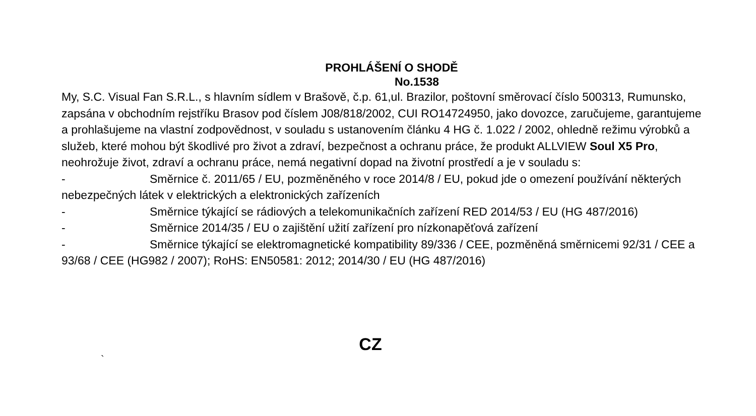PROHLÁŠENÍ O SHODĚ
No.1538
My, S.C. Visual Fan S.R.L., s hlavním sídlem v Brašově, č.p. 61,ul. Brazilor, poštovní směrovací číslo 500313, Rumunsko, zapsána v obchodním rejstříku Brasov pod číslem J08/818/2002, CUI RO14724950, jako dovozce, zaručujeme, garantujeme a prohlašujeme na vlastní zodpovědnost, v souladu s ustanovením článku 4 HG č. 1.022 / 2002, ohledně režimu výrobků a služeb, které mohou být škodlivé pro život a zdraví, bezpečnost a ochranu práce, že produkt ALLVIEW Soul X5 Pro, neohrožuje život, zdraví a ochranu práce, nemá negativní dopad na životní prostředí a je v souladu s:
- Směrnice č. 2011/65 / EU, pozměněného v roce 2014/8 / EU, pokud jde o omezení používání některých nebezpečných látek v elektrických a elektronických zařízeních
- Směrnice týkající se rádiových a telekomunikačních zařízení RED 2014/53 / EU (HG 487/2016)
- Směrnice 2014/35 / EU o zajištění užití zařízení pro nízkonapěťová zařízení
- Směrnice týkající se elektromagnetické kompatibility 89/336 / CEE, pozměněná směrnicemi 92/31 / CEE a 93/68 / CEE (HG982 / 2007); RoHS: EN50581: 2012; 2014/30 / EU (HG 487/2016)
CZ
`